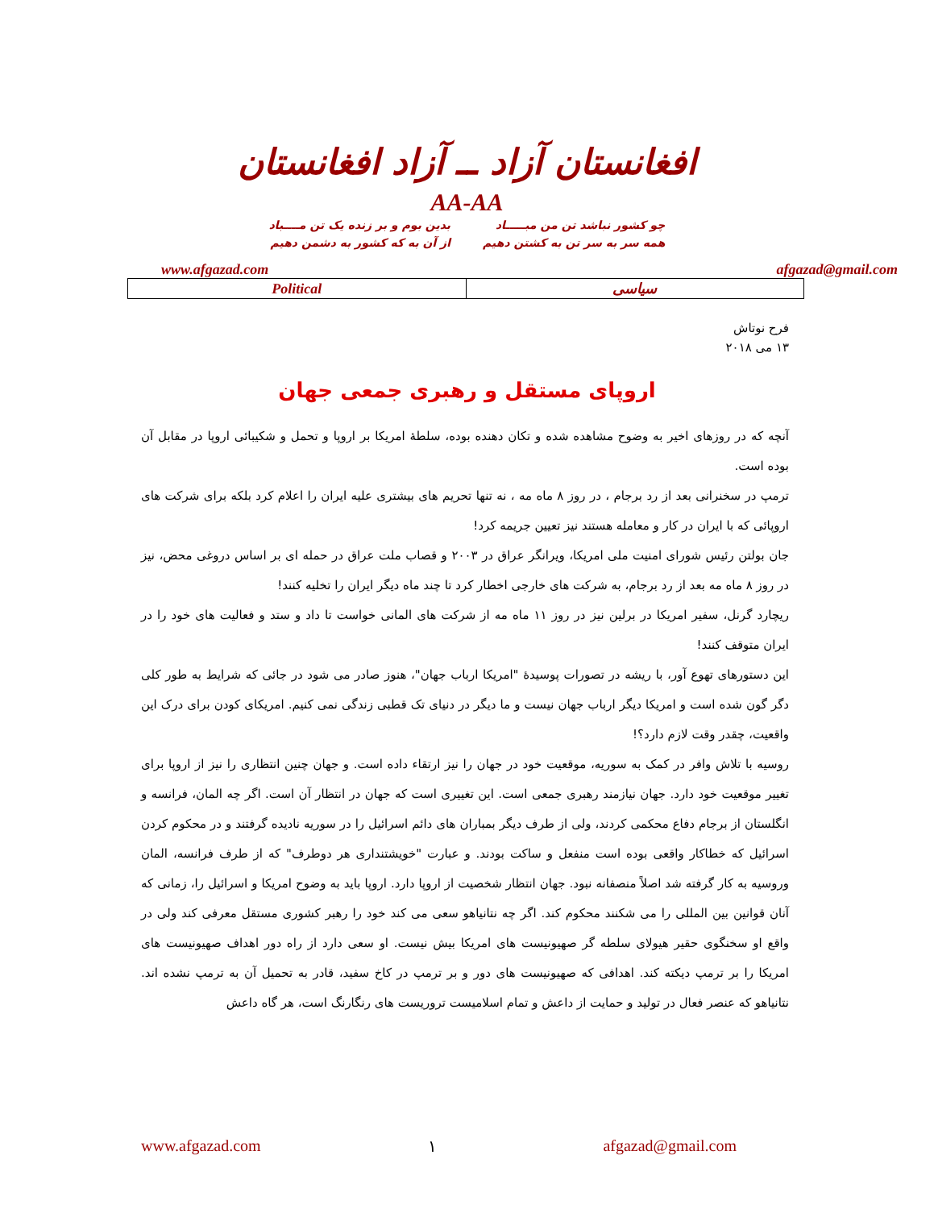افغانستان آزاد ــ آزاد افغانستان
AA-AA
چو کشور نباشد تن من مبـــــاد
همه سر به سر تن به کشتن دهیم
بدین بوم و بر زنده یک تن مــــباد
از آن به که کشور به دشمن دهیم
www.afgazad.com afgazad@gmail.com
| Political | سیاسی |
فرح نوتاش
۱۳ می ۲۰۱۸
اروپای مستقل و رهبری جمعی جهان
آنچه که در روزهای اخیر به وضوح مشاهده شده و تکان دهنده بوده، سلطۀ امریکا بر اروپا و تحمل و شکیبائی اروپا در مقابل آن بوده است.
ترمپ در سخنرانی بعد از رد برجام ، در روز ۸ ماه مه ، نه تنها تحریم های بیشتری علیه ایران را اعلام کرد بلکه برای شرکت های اروپائی که با ایران در کار و معامله هستند نیز تعیین جریمه کرد!
جان بولتن رئیس شورای امنیت ملی امریکا، ویرانگر عراق در ۲۰۰۳ و قصاب ملت عراق در حمله ای بر اساس دروغی محض، نیز در روز ۸ ماه مه بعد از رد برجام، به شرکت های خارجی اخطار کرد تا چند ماه دیگر ایران را تخلیه کنند!
ریچارد گرنل، سفیر امریکا در برلین نیز در روز ۱۱ ماه مه از شرکت های المانی خواست تا داد و ستد و فعالیت های خود را در ایران متوقف کنند!
این دستورهای تهوع آور، با ریشه در تصورات پوسیدۀ "امریکا ارباب جهان"، هنوز صادر می شود در جائی که شرایط به طور کلی دگر گون شده است و امریکا دیگر ارباب جهان نیست و ما دیگر در دنیای تک قطبی زندگی نمی کنیم. امریکای کودن برای درک این واقعیت، چقدر وقت لازم دارد؟!
روسیه با تلاش وافر در کمک به سوریه، موقعیت خود در جهان را نیز ارتقاء داده است. و جهان چنین انتظاری را نیز از اروپا برای تغییر موقعیت خود دارد. جهان نیازمند رهبری جمعی است. این تغییری است که جهان در انتظار آن است. اگر چه المان، فرانسه و انگلستان از برجام دفاع محکمی کردند، ولی از طرف دیگر بمباران های دائم اسرائیل را در سوریه نادیده گرفتند و در محکوم کردن اسرائیل که خطاکار واقعی بوده است منفعل و ساکت بودند. و عبارت "خویشتنداری هر دوطرف" که از طرف فرانسه، المان وروسیه به کار گرفته شد اصلاً منصفانه نبود. جهان انتظار شخصیت از اروپا دارد. اروپا باید به وضوح امریکا و اسرائیل را، زمانی که آنان قوانین بین المللی را می شکنند محکوم کند. اگر چه نتانیاهو سعی می کند خود را رهبر کشوری مستقل معرفی کند ولی در واقع او سخنگوی حقیر هیولای سلطه گر صهیونیست های امریکا بیش نیست. او سعی دارد از راه دور اهداف صهیونیست های امریکا را بر ترمپ دیکته کند. اهدافی که صهیونیست های دور و بر ترمپ در کاخ سفید، قادر به تحمیل آن به ترمپ نشده اند. نتانیاهو که عنصر فعال در تولید و حمایت از داعش و تمام اسلامیست تروریست های رنگارنگ است، هر گاه داعش
www.afgazad.com ۱ afgazad@gmail.com